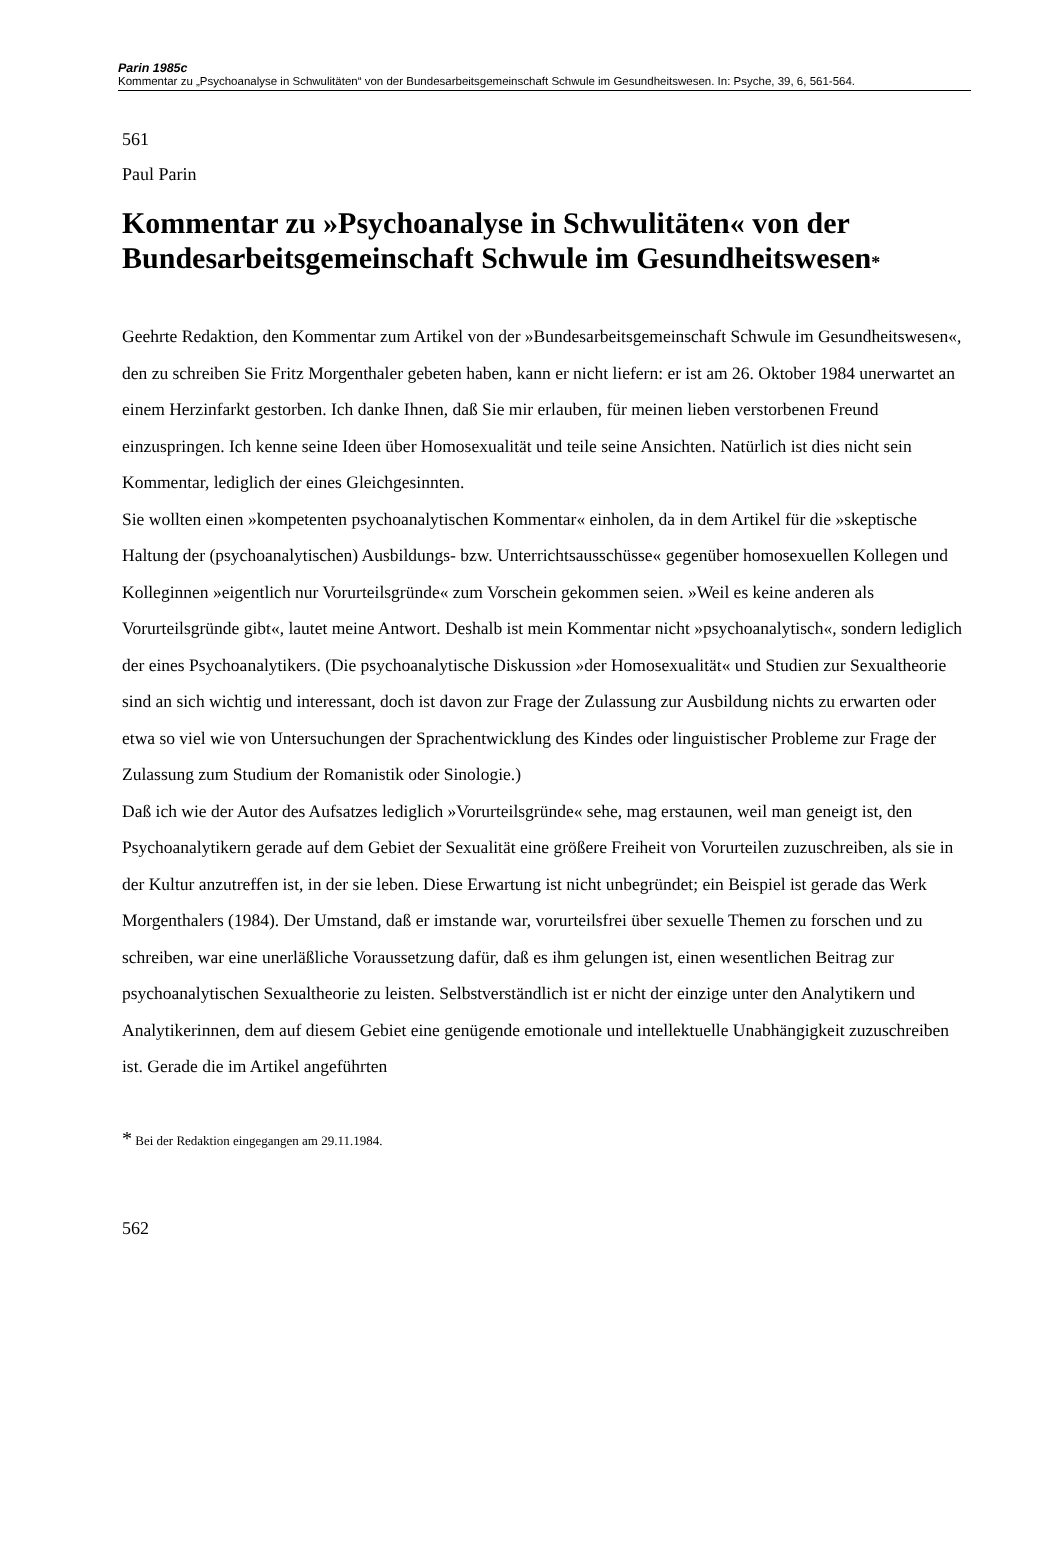Parin 1985c
Kommentar zu „Psychoanalyse in Schwulitäten“ von der Bundesarbeitsgemeinschaft Schwule im Gesundheitswesen. In: Psyche, 39, 6, 561-564.
561
Paul Parin
Kommentar zu »Psychoanalyse in Schwulitäten« von der Bundesarbeitsgemeinschaft Schwule im Gesundheitswesen*
Geehrte Redaktion, den Kommentar zum Artikel von der »Bundesarbeitsgemeinschaft Schwule im Gesundheitswesen«, den zu schreiben Sie Fritz Morgenthaler gebeten haben, kann er nicht liefern: er ist am 26. Oktober 1984 unerwartet an einem Herzinfarkt gestorben. Ich danke Ihnen, daß Sie mir erlauben, für meinen lieben verstorbenen Freund einzuspringen. Ich kenne seine Ideen über Homosexualität und teile seine Ansichten. Natürlich ist dies nicht sein Kommentar, lediglich der eines Gleichgesinnten.
Sie wollten einen »kompetenten psychoanalytischen Kommentar« einholen, da in dem Artikel für die »skeptische Haltung der (psychoanalytischen) Ausbildungs- bzw. Unterrichtsausschüsse« gegenüber homosexuellen Kollegen und Kolleginnen »eigentlich nur Vorurteilsgründe« zum Vorschein gekommen seien. »Weil es keine anderen als Vorurteilsgründe gibt«, lautet meine Antwort. Deshalb ist mein Kommentar nicht »psychoanalytisch«, sondern lediglich der eines Psychoanalytikers. (Die psychoanalytische Diskussion »der Homosexualität« und Studien zur Sexualtheorie sind an sich wichtig und interessant, doch ist davon zur Frage der Zulassung zur Ausbildung nichts zu erwarten oder etwa so viel wie von Untersuchungen der Sprachentwicklung des Kindes oder linguistischer Probleme zur Frage der Zulassung zum Studium der Romanistik oder Sinologie.)
Daß ich wie der Autor des Aufsatzes lediglich »Vorurteilsgründe« sehe, mag erstaunen, weil man geneigt ist, den Psychoanalytikern gerade auf dem Gebiet der Sexualität eine größere Freiheit von Vorurteilen zuzuschreiben, als sie in der Kultur anzutreffen ist, in der sie leben. Diese Erwartung ist nicht unbegründet; ein Beispiel ist gerade das Werk Morgenthalers (1984). Der Umstand, daß er imstande war, vorurteilsfrei über sexuelle Themen zu forschen und zu schreiben, war eine unerläßliche Voraussetzung dafür, daß es ihm gelungen ist, einen wesentlichen Beitrag zur psychoanalytischen Sexualtheorie zu leisten. Selbstverständlich ist er nicht der einzige unter den Analytikern und Analytikerinnen, dem auf diesem Gebiet eine genügende emotionale und intellektuelle Unabhängigkeit zuzuschreiben ist. Gerade die im Artikel angeführten
* Bei der Redaktion eingegangen am 29.11.1984.
562